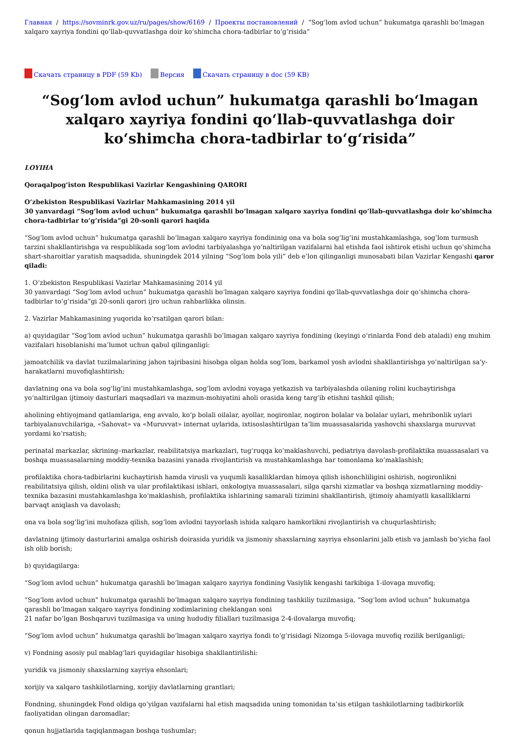Главная / https://sovminrk.gov.uz/ru/pages/show/6169 / Проекты постановлений / “Sog‘lom avlod uchun” hukumatga qarashli bo‘lmagan xalqaro xayriya fondini qo‘llab-quvvatlashga doir ko‘shimcha chora-tadbirlar to‘g‘risida”
Скачать страницу в PDF (59 Kb) Версия Скачать страницу в doc (59 KB)
“Sog‘lom avlod uchun” hukumatga qarashli bo‘lmagan xalqaro xayriya fondini qo‘llab-quvvatlashga doir ko‘shimcha chora-tadbirlar to‘g‘risida”
LOYIHA
Qoraqalpog‘iston Respublikasi Vazirlar Kengashining QARORI
O‘zbekiston Respublikasi Vazirlar Mahkamasining 2014 yil
30 yanvardagi “Sog‘lom avlod uchun” hukumatga qarashli bo‘lmagan xalqaro xayriya fondini qo‘llab-quvvatlashga doir ko‘shimcha chora-tadbirlar to‘g‘risida”gi 20-sonli qarori haqida
“Sog‘lom avlod uchun” hukumatga qarashli bo‘lmagan xalqaro xayriya fondininig ona va bola sog‘lig‘ini mustahkamlashga, sog‘lom turmush tarzini shakllantirishga va respublikada sog‘lom avlodni tarbiyalashga yo‘naltirilgan vazifalarni hal etishda faol ishtirok etishi uchun qo‘shimcha shart-sharoitlar yaratish maqsadida, shuningdek 2014 yilning “Sog‘lom bola yili” deb e’lon qilinganligi munosabati bilan Vazirlar Kengashi qaror qiladi:
1. O‘zbekiston Respublikasi Vazirlar Mahkamasining 2014 yil
30 yanvardagi “Sog‘lom avlod uchun” hukumatga qarashli bo‘lmagan xalqaro xayriya fondini qo‘llab-quvvatlashga doir qo‘shimcha chora-tadbirlar to‘g‘risida”gi 20-sonli qarori ijro uchun rahbarlikka olinsin.
2. Vazirlar Mahkamasining yuqorida ko‘rsatilgan qarori bilan:
a) quyidagilar “Sog‘lom avlod uchun” hukumatga qarashli bo‘lmagan xalqaro xayriya fondining (keyingi o‘rinlarda Fond deb ataladi) eng muhim vazifalari hisoblanishi ma’lumot uchun qabul qilinganligi:
jamoatchilik va davlat tuzilmalarining jahon tajribasini hisobga olgan holda sog‘lom, barkamol yosh avlodni shakllantirishga yo‘naltirilgan sa’y-harakatlarni muvofiqlashtirish;
davlatning ona va bola sog‘lig‘ini mustahkamlashga, sog‘lom avlodni voyaga yetkazish va tarbiyalashda oilaning rolini kuchaytirishga yo‘naltirilgan ijtimoiy dasturlari maqsadlari va mazmun-mohiyatini aholi orasida keng targ‘ib etishni tashkil qilish;
aholining ehtiyojmand qatlamlariga, eng avvalo, ko‘p bolali oilalar, ayollar, nogironlar, nogiron bolalar va bolalar uylari, mehribonlik uylari tarbiyalanuvchilariga, «Sahovat» va «Muruvvat» internat uylarida, ixtisoslashtirilgan ta’lim muassasalarida yashovchi shaxslarga muruvvat yordami ko‘rsatish;
perinatal markazlar, skrining–markazlar, reabilitatsiya markazlari, tug‘ruqqa ko‘maklashuvchi, pediatriya davolash-profilaktika muassasalari va boshqa muassasalarning moddiy-texnika bazasini yanada rivojlantirish va mustahkamlashga har tomonlama ko‘maklashish;
profilaktika chora-tadbirlarini kuchaytirish hamda virusli va yuqumli kasalliklardan himoya qilish ishonchliligini oshirish, nogironlikni reabilitatsiya qilish, oldini olish va ular profilaktikasi ishlari, onkologiya muassasalari, silga qarshi xizmatlar va boshqa xizmatlarning moddiy-texnika bazasini mustahkamlashga ko‘maklashish, profilaktika ishlarining samarali tizimini shakllantirish, ijtimoiy ahamiyatli kasalliklarni barvaqt aniqlash va davolash;
ona va bola sog‘lig‘ini muhofaza qilish, sog‘lom avlodni tayyorlash ishida xalqaro hamkorlikni rivojlantirish va chuqurlashtirish;
davlatning ijtimoiy dasturlarini amalga oshirish doirasida yuridik va jismoniy shaxslarning xayriya ehsonlarini jalb etish va jamlash bo‘yicha faol ish olib borish;
b) quyidagilarga:
“Sog‘lom avlod uchun” hukumatga qarashli bo‘lmagan xalqaro xayriya fondining Vasiylik kengashi tarkibiga 1-ilovaga muvofiq;
“Sog‘lom avlod uchun” hukumatga qarashli bo‘lmagan xalqaro xayriya fondining tashkiliy tuzilmasiga, “Sog‘lom avlod uchun” hukumatga qarashli bo‘lmagan xalqaro xayriya fondining xodimlarining cheklangan soni
21 nafar bo‘lgan Boshqaruvi tuzilmasiga va uning hududiy filiallari tuzilmasiga 2-4-ilovalarga muvofiq;
“Sog‘lom avlod uchun” hukumatga qarashli bo‘lmagan xalqaro xayriya fondi to‘g‘risidagi Nizomga 5-ilovaga muvofiq rozilik berilganligi;
v) Fondning asosiy pul mablag‘lari quyidagilar hisobiga shakllantirilishi:
yuridik va jismoniy shaxslarning xayriya ehsonlari;
xorijiy va xalqaro tashkilotlarning, xorijiy davlatlarning grantlari;
Fondning, shuningdek Fond oldiga qo‘yilgan vazifalarni hal etish maqsadida uning tomonidan ta’sis etilgan tashkilotlarning tadbirkorlik faoliyatidan olingan daromadlar;
qonun hujjatlarida taqiqlanmagan boshqa tushumlar;